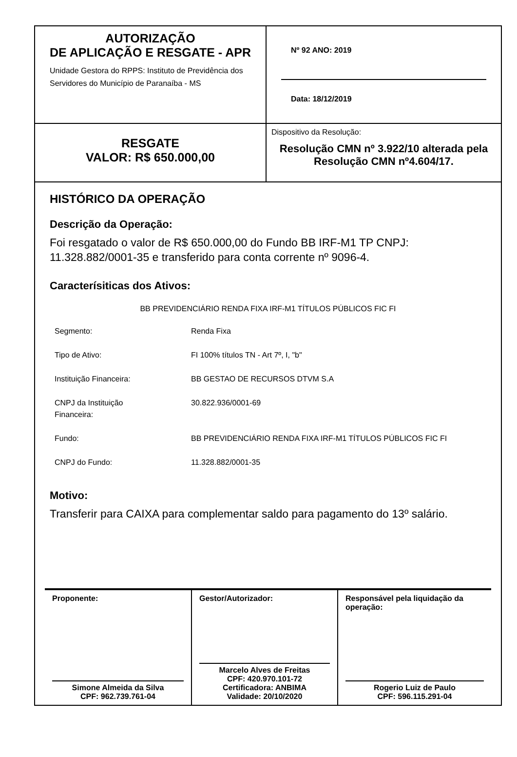AUTORIZAÇÃO
DE APLICAÇÃO E RESGATE - APR
Unidade Gestora do RPPS: Instituto de Previdência dos Servidores do Município de Paranaíba - MS
Nº 92 ANO: 2019
Data: 18/12/2019
RESGATE
VALOR: R$ 650.000,00
Dispositivo da Resolução:
Resolução CMN nº 3.922/10 alterada pela Resolução CMN nº4.604/17.
HISTÓRICO DA OPERAÇÃO
Descrição da Operação:
Foi resgatado o valor de R$ 650.000,00 do Fundo BB IRF-M1 TP CNPJ: 11.328.882/0001-35 e transferido para conta corrente nº 9096-4.
Caracterísiticas dos Ativos:
BB PREVIDENCIÁRIO RENDA FIXA IRF-M1 TÍTULOS PÚBLICOS FIC FI
| Segmento: | Renda Fixa |
| Tipo de Ativo: | FI 100% títulos TN - Art 7º, I, "b" |
| Instituição Financeira: | BB GESTAO DE RECURSOS DTVM S.A |
| CNPJ da Instituição Financeira: | 30.822.936/0001-69 |
| Fundo: | BB PREVIDENCIÁRIO RENDA FIXA IRF-M1 TÍTULOS PÚBLICOS FIC FI |
| CNPJ do Fundo: | 11.328.882/0001-35 |
Motivo:
Transferir para CAIXA para complementar saldo para pagamento do 13º salário.
Proponente:
Simone Almeida da Silva
CPF: 962.739.761-04
Gestor/Autorizador:
Marcelo Alves de Freitas
CPF: 420.970.101-72
Certificadora: ANBIMA
Validade: 20/10/2020
Responsável pela liquidação da operação:
Rogerio Luiz de Paulo
CPF: 596.115.291-04